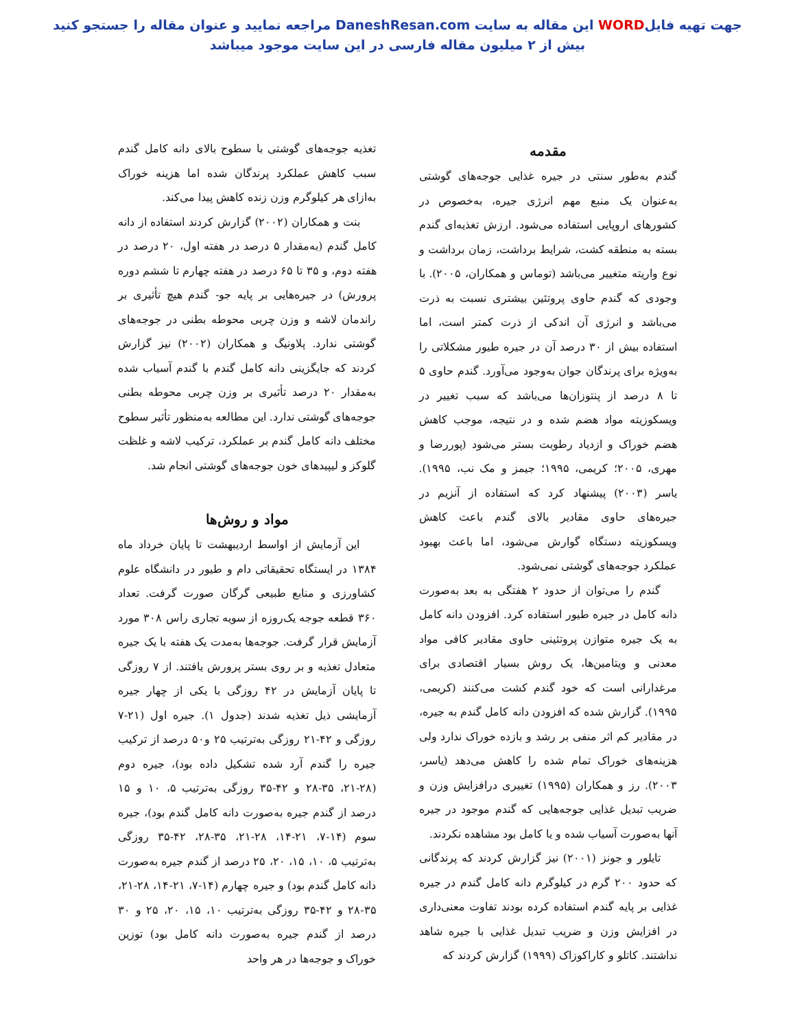جهت تهیه فایلWORD این مقاله به سایت DaneshResan.com مراجعه نمایید و عنوان مقاله را جستجو کنید
بیش از ۲ میلیون مقاله فارسی در این سایت موجود میباشد
مقدمه
گندم به‌طور سنتی در جیره غذایی جوجه‌های گوشتی به‌عنوان یک منبع مهم انرژی جیره، به‌خصوص در کشورهای اروپایی استفاده می‌شود. ارزش تغذیه‌ای گندم بسته به منطقه کشت، شرایط برداشت، زمان برداشت و نوع واریته متغییر می‌باشد (توماس و همکاران، ۲۰۰۵). با وجودی که گندم حاوی پروتئین بیشتری نسبت به ذرت می‌باشد و انرژی آن اندکی از ذرت کمتر است، اما استفاده بیش از ۳۰ درصد آن در جیره طیور مشکلاتی را به‌ویژه برای پرندگان جوان به‌وجود می‌آورد. گندم حاوی ۵ تا ۸ درصد از پنتوزان‌ها می‌باشد که سبب تغییر در ویسکوزیته مواد هضم شده و در نتیجه، موجب کاهش هضم خوراک و ازدیاد رطوبت بستر می‌شود (پوررضا و مهری، ۲۰۰۵؛ کریمی، ۱۹۹۵؛ جیمز و مک نب، ۱۹۹۵). یاسر (۲۰۰۳) پیشنهاد کرد که استفاده از آنزیم در جیره‌های حاوی مقادیر بالای گندم باعث کاهش ویسکوزیته دستگاه گوارش می‌شود، اما باعث بهبود عملکرد جوجه‌های گوشتی نمی‌شود.
گندم را می‌توان از حدود ۲ هفتگی به بعد به‌صورت دانه کامل در جیره طیور استفاده کرد. افزودن دانه کامل به یک جیره متوازن پروتئینی حاوی مقادیر کافی مواد معدنی و ویتامین‌ها، یک روش بسیار اقتصادی برای مرغدارانی است که خود گندم کشت می‌کنند (کریمی، ۱۹۹۵). گزارش شده که افزودن دانه کامل گندم به جیره، در مقادیر کم اثر منفی بر رشد و بازده خوراک ندارد ولی هزینه‌های خوراک تمام شده را کاهش می‌دهد (یاسر، ۲۰۰۳). رز و همکاران (۱۹۹۵) تغییری درافزایش وزن و ضریب تبدیل غذایی جوجه‌هایی که گندم موجود در جیره آنها به‌صورت آسیاب شده و یا کامل بود مشاهده نکردند.
تایلور و جونز (۲۰۰۱) نیز گزارش کردند که پرندگانی که حدود ۲۰۰ گرم در کیلوگرم دانه کامل گندم در جیره غذایی بر پایه گندم استفاده کرده بودند تفاوت معنی‌داری در افزایش وزن و ضریب تبدیل غذایی با جیره شاهد نداشتند. کاتلو و کاراکوزاک (۱۹۹۹) گزارش کردند که
تغذیه جوجه‌های گوشتی با سطوح بالای دانه کامل گندم سبب کاهش عملکرد پرندگان شده اما هزینه خوراک به‌ازای هر کیلوگرم وزن زنده کاهش پیدا می‌کند.
بنت و همکاران (۲۰۰۲) گزارش کردند استفاده از دانه کامل گندم (به‌مقدار ۵ درصد در هفته اول، ۲۰ درصد در هفته دوم، و ۳۵ تا ۶۵ درصد در هفته چهارم تا ششم دوره پرورش) در جیره‌هایی بر پایه جو- گندم هیچ تأثیری بر راندمان لاشه و وزن چربی محوطه بطنی در جوجه‌های گوشتی ندارد. پلاونیگ و همکاران (۲۰۰۲) نیز گزارش کردند که جایگزینی دانه کامل گندم با گندم آسیاب شده به‌مقدار ۲۰ درصد تأثیری بر وزن چربی محوطه بطنی جوجه‌های گوشتی ندارد. این مطالعه به‌منظور تأثیر سطوح مختلف دانه کامل گندم بر عملکرد، ترکیب لاشه و غلظت گلوکز و لیپیدهای خون جوجه‌های گوشتی انجام شد.
مواد و روش‌ها
این آزمایش از اواسط اردیبهشت تا پایان خرداد ماه ۱۳۸۴ در ایستگاه تحقیقاتی دام و طیور در دانشگاه علوم کشاورزی و منابع طبیعی گرگان صورت گرفت. تعداد ۳۶۰ قطعه جوجه یک‌روزه از سویه تجاری راس ۳۰۸ مورد آزمایش قرار گرفت. جوجه‌ها به‌مدت یک هفته با یک جیره متعادل تغذیه و بر روی بستر پرورش یافتند. از ۷ روزگی تا پایان آزمایش در ۴۲ روزگی با یکی از چهار جیره آزمایشی ذیل تغذیه شدند (جدول ۱). جیره اول (۲۱-۷ روزگی و ۴۲-۲۱ روزگی به‌ترتیب ۲۵ و۵۰ درصد از ترکیب جیره را گندم آرد شده تشکیل داده بود)، جیره دوم (۲۸-۲۱، ۳۵-۲۸ و ۴۲-۳۵ روزگی به‌ترتیب ۵، ۱۰ و ۱۵ درصد از گندم جیره به‌صورت دانه کامل گندم بود)، جیره سوم (۱۴-۷، ۲۱-۱۴، ۲۸-۲۱، ۳۵-۲۸، ۴۲-۳۵ روزگی به‌ترتیب ۵، ۱۰، ۱۵، ۲۰، ۲۵ درصد از گندم جیره به‌صورت دانه کامل گندم بود) و جیره چهارم (۱۴-۷، ۲۱-۱۴، ۲۸-۲۱، ۳۵-۲۸ و ۴۲-۳۵ روزگی به‌ترتیب ۱۰، ۱۵، ۲۰، ۲۵ و ۳۰ درصد از گندم جیره به‌صورت دانه کامل بود) توزین خوراک و جوجه‌ها در هر واحد